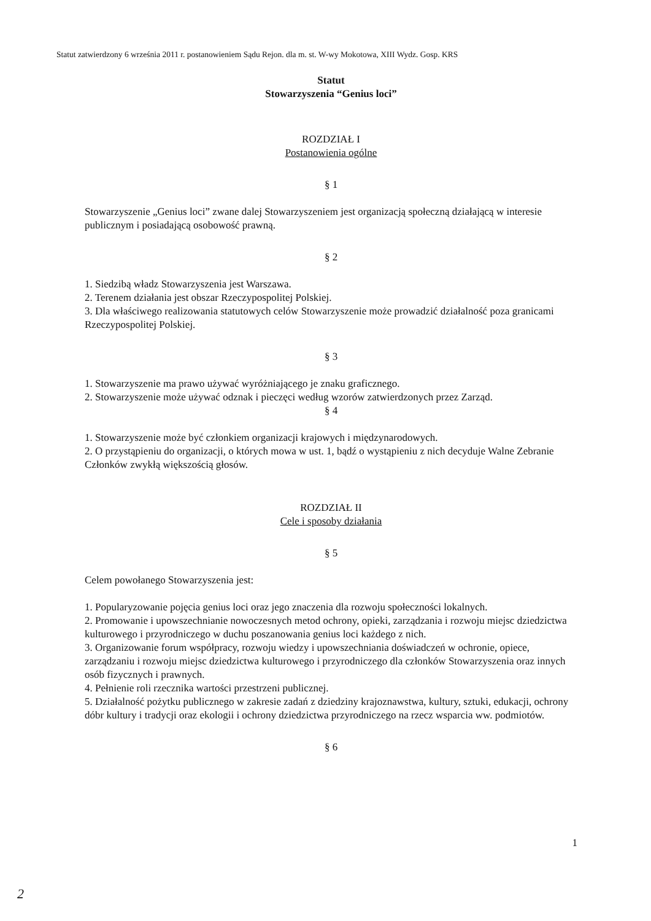Statut zatwierdzony 6 września 2011 r. postanowieniem Sądu Rejon. dla m. st. W-wy Mokotowa, XIII Wydz. Gosp. KRS
Statut
Stowarzyszenia “Genius loci”
ROZDZIAŁ I
Postanowienia ogólne
§ 1
Stowarzyszenie „Genius loci” zwane dalej Stowarzyszeniem jest organizacją społeczną działającą w interesie publicznym i posiadającą osobowość prawną.
§ 2
1. Siedzibą władz Stowarzyszenia jest Warszawa.
2. Terenem działania jest obszar Rzeczypospolitej Polskiej.
3. Dla właściwego realizowania statutowych celów Stowarzyszenie może prowadzić działalność poza granicami Rzeczypospolitej Polskiej.
§ 3
1. Stowarzyszenie ma prawo używać wyróżniającego je znaku graficznego.
2. Stowarzyszenie może używać odznak i pieczęci według wzorów zatwierdzonych przez Zarząd.
§ 4
1. Stowarzyszenie może być członkiem organizacji krajowych i międzynarodowych.
2. O przystąpieniu do organizacji, o których mowa w ust. 1, bądź o wystąpieniu z nich decyduje Walne Zebranie Członków zwykłą większością głosów.
ROZDZIAŁ II
Cele i sposoby działania
§ 5
Celem powołanego Stowarzyszenia jest:
1. Popularyzowanie pojęcia genius loci oraz jego znaczenia dla rozwoju społeczności lokalnych.
2. Promowanie i upowszechnianie nowoczesnych metod ochrony, opieki, zarządzania i rozwoju miejsc dziedzictwa kulturowego i przyrodniczego w duchu poszanowania genius loci każdego z nich.
3. Organizowanie forum współpracy, rozwoju wiedzy i upowszechniania doświadczeń w ochronie, opiece, zarządzaniu i rozwoju miejsc dziedzictwa kulturowego i przyrodniczego dla członków Stowarzyszenia oraz innych osób fizycznych i prawnych.
4. Pełnienie roli rzecznika wartości przestrzeni publicznej.
5. Działalność pożytku publicznego w zakresie zadań z dziedziny krajoznawstwa, kultury, sztuki, edukacji, ochrony dóbr kultury i tradycji oraz ekologii i ochrony dziedzictwa przyrodniczego na rzecz wsparcia ww. podmiotów.
§ 6
1
2